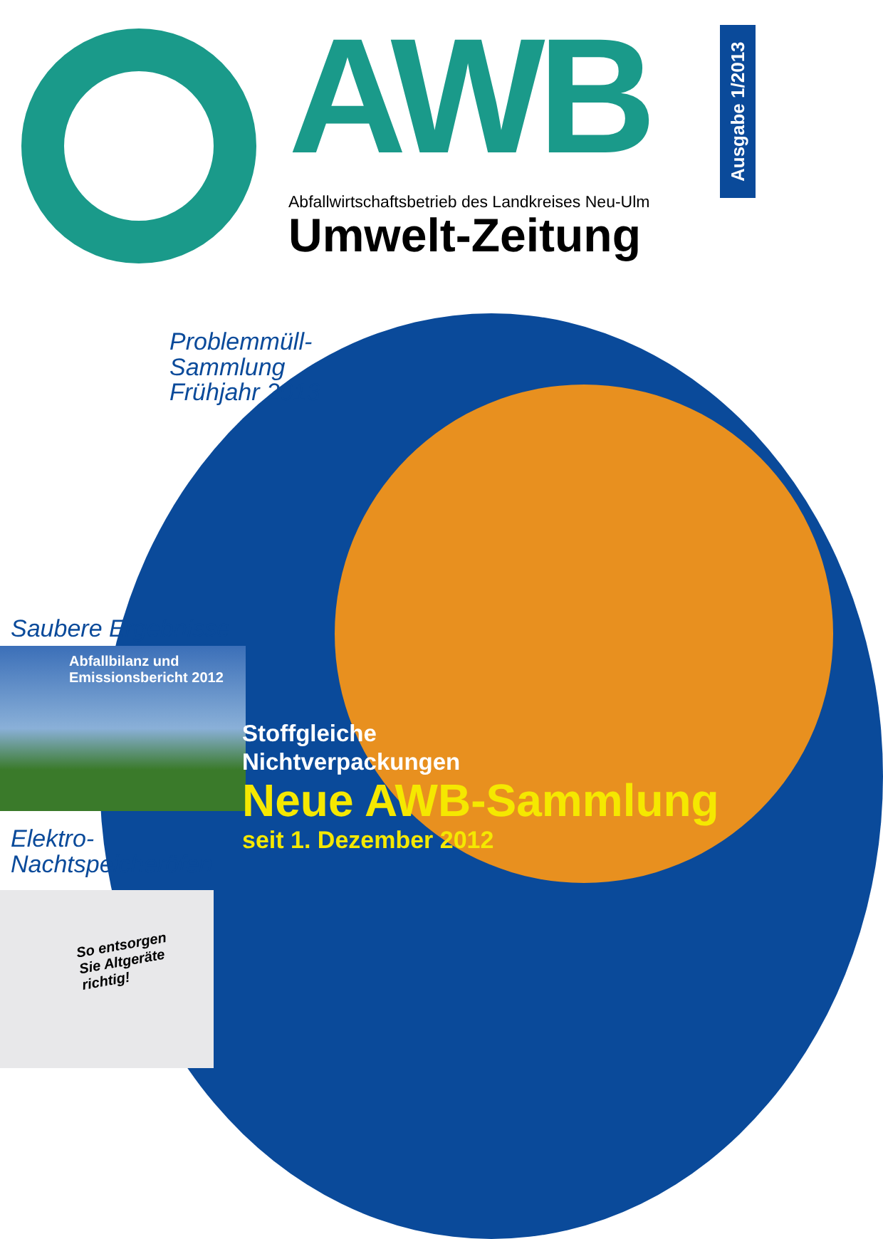AWB
Abfallwirtschaftsbetrieb des Landkreises Neu-Ulm
Umwelt-Zeitung
Ausgabe 1/2013
Problemmüll-
Sammlung
Frühjahr 2013
Saubere Ergebnisse
Abfallbilanz und
Emissionsbericht 2012
Elektro-
Nachtspeicheröfen
So entsorgen
Sie Altgeräte
richtig!
Stoffgleiche
Nichtverpackungen
Neue AWB-Sammlung
seit 1. Dezember 2012